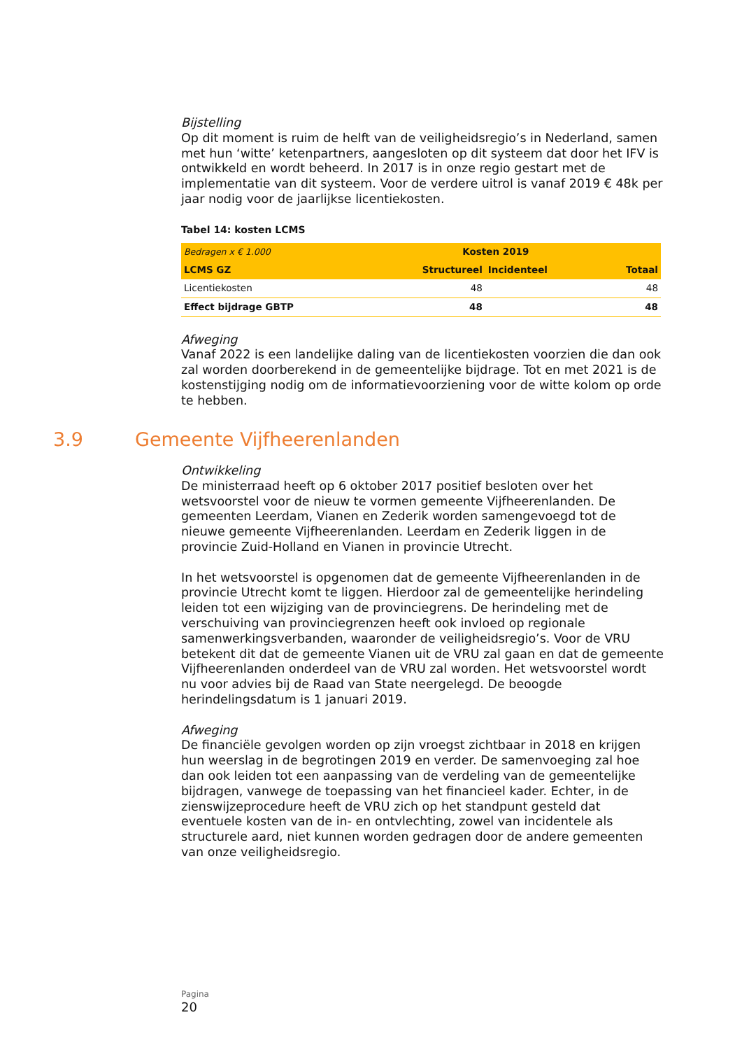Bijstelling
Op dit moment is ruim de helft van de veiligheidsregio’s in Nederland, samen met hun ‘witte’ ketenpartners, aangesloten op dit systeem dat door het IFV is ontwikkeld en wordt beheerd. In 2017 is in onze regio gestart met de implementatie van dit systeem. Voor de verdere uitrol is vanaf 2019 € 48k per jaar nodig voor de jaarlijkse licentiekosten.
Tabel 14: kosten LCMS
| Bedragen x € 1.000 | Kosten 2019 | | |
| LCMS GZ | Structureel | Incidenteel | Totaal |
| Licentiekosten | 48 | | 48 |
| Effect bijdrage GBTP | 48 | | 48 |
Afweging
Vanaf 2022 is een landelijke daling van de licentiekosten voorzien die dan ook zal worden doorberekend in de gemeentelijke bijdrage. Tot en met 2021 is de kostenstijging nodig om de informatievoorziening voor de witte kolom op orde te hebben.
3.9 Gemeente Vijfheerenlanden
Ontwikkeling
De ministerraad heeft op 6 oktober 2017 positief besloten over het wetsvoorstel voor de nieuw te vormen gemeente Vijfheerenlanden. De gemeenten Leerdam, Vianen en Zederik worden samengevoegd tot de nieuwe gemeente Vijfheerenlanden. Leerdam en Zederik liggen in de provincie Zuid-Holland en Vianen in provincie Utrecht.
In het wetsvoorstel is opgenomen dat de gemeente Vijfheerenlanden in de provincie Utrecht komt te liggen. Hierdoor zal de gemeentelijke herindeling leiden tot een wijziging van de provinciegrens. De herindeling met de verschuiving van provinciegrenzen heeft ook invloed op regionale samenwerkingsverbanden, waaronder de veiligheidsregio’s. Voor de VRU betekent dit dat de gemeente Vianen uit de VRU zal gaan en dat de gemeente Vijfheerenlanden onderdeel van de VRU zal worden. Het wetsvoorstel wordt nu voor advies bij de Raad van State neergelegd. De beoogde herindelingsdatum is 1 januari 2019.
Afweging
De financiële gevolgen worden op zijn vroegst zichtbaar in 2018 en krijgen hun weerslag in de begrotingen 2019 en verder. De samenvoeging zal hoe dan ook leiden tot een aanpassing van de verdeling van de gemeentelijke bijdragen, vanwege de toepassing van het financieel kader. Echter, in de zienswijzeprocedure heeft de VRU zich op het standpunt gesteld dat eventuele kosten van de in- en ontvlechting, zowel van incidentele als structurele aard, niet kunnen worden gedragen door de andere gemeenten van onze veiligheidsregio.
Pagina
20